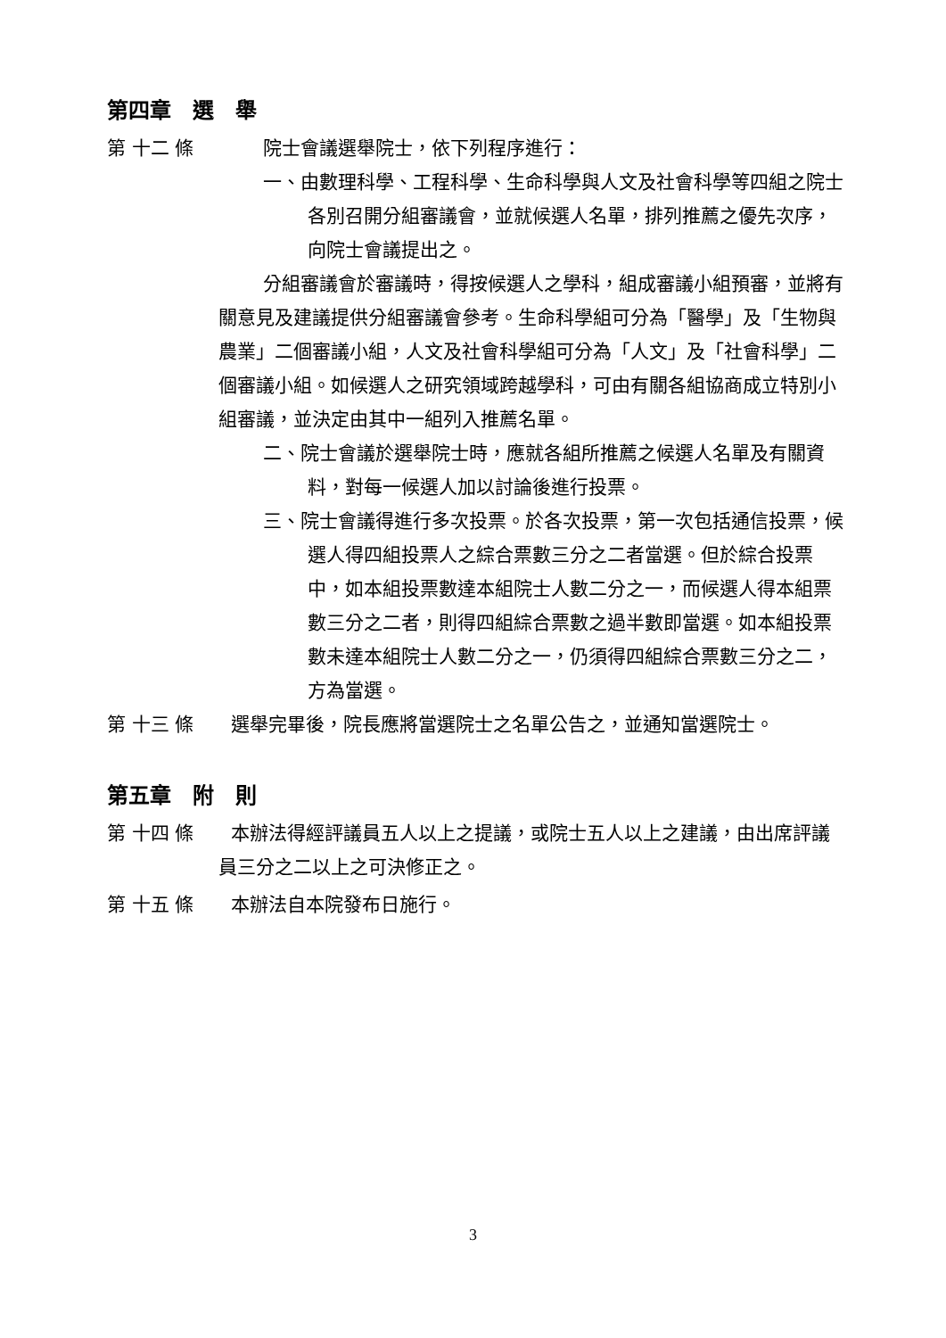第四章　選　舉
第 十二 條 院士會議選舉院士，依下列程序進行：
一、由數理科學、工程科學、生命科學與人文及社會科學等四組之院士各別召開分組審議會，並就候選人名單，排列推薦之優先次序，向院士會議提出之。
分組審議會於審議時，得按候選人之學科，組成審議小組預審，並將有關意見及建議提供分組審議會參考。生命科學組可分為「醫學」及「生物與農業」二個審議小組，人文及社會科學組可分為「人文」及「社會科學」二個審議小組。如候選人之研究領域跨越學科，可由有關各組協商成立特別小組審議，並決定由其中一組列入推薦名單。
二、院士會議於選舉院士時，應就各組所推薦之候選人名單及有關資料，對每一候選人加以討論後進行投票。
三、院士會議得進行多次投票。於各次投票，第一次包括通信投票，候選人得四組投票人之綜合票數三分之二者當選。但於綜合投票中，如本組投票數達本組院士人數二分之一，而候選人得本組票數三分之二者，則得四組綜合票數之過半數即當選。如本組投票數未達本組院士人數二分之一，仍須得四組綜合票數三分之二，方為當選。
第 十三 條　　選舉完畢後，院長應將當選院士之名單公告之，並通知當選院士。
第五章　附　則
第 十四 條　　本辦法得經評議員五人以上之提議，或院士五人以上之建議，由出席評議員三分之二以上之可決修正之。
第 十五 條　　本辦法自本院發布日施行。
3